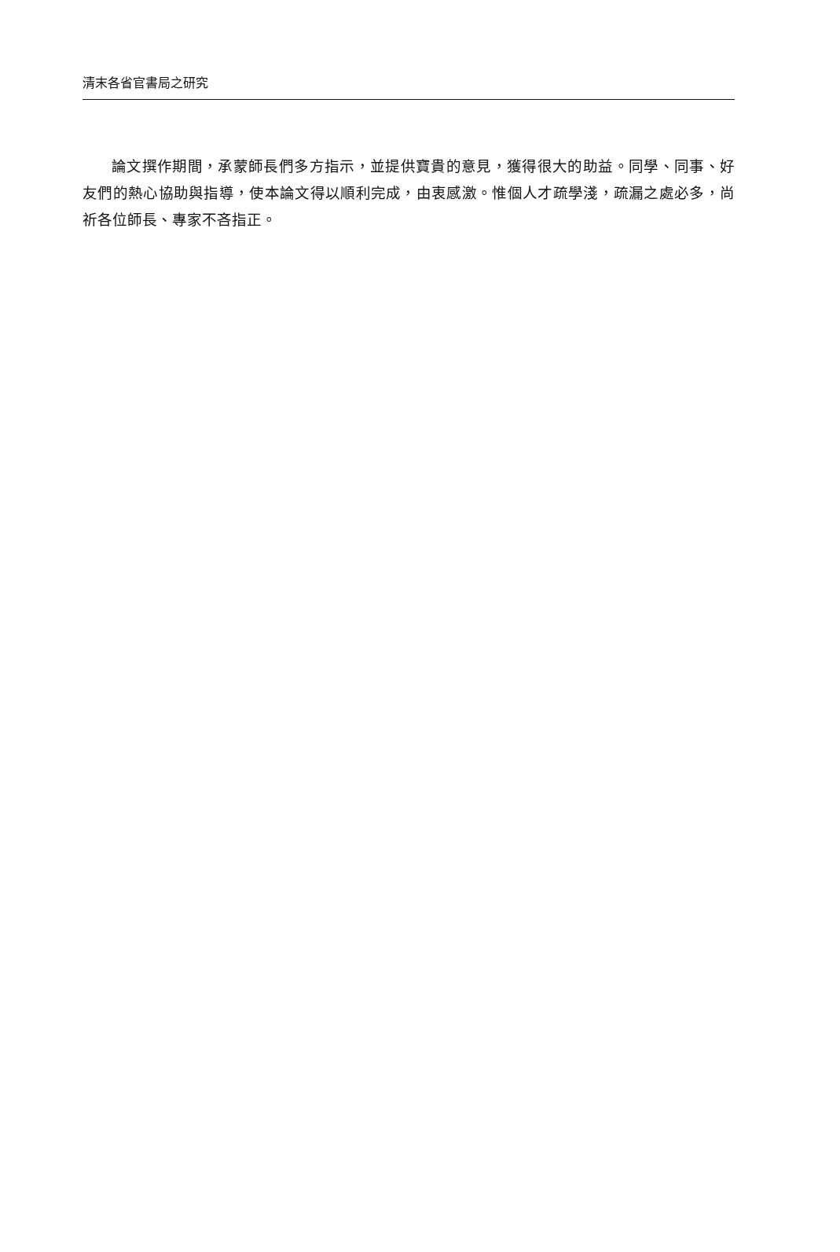清末各省官書局之研究
論文撰作期間，承蒙師長們多方指示，並提供寶貴的意見，獲得很大的助益。同學、同事、好友們的熱心協助與指導，使本論文得以順利完成，由衷感激。惟個人才疏學淺，疏漏之處必多，尚祈各位師長、專家不吝指正。